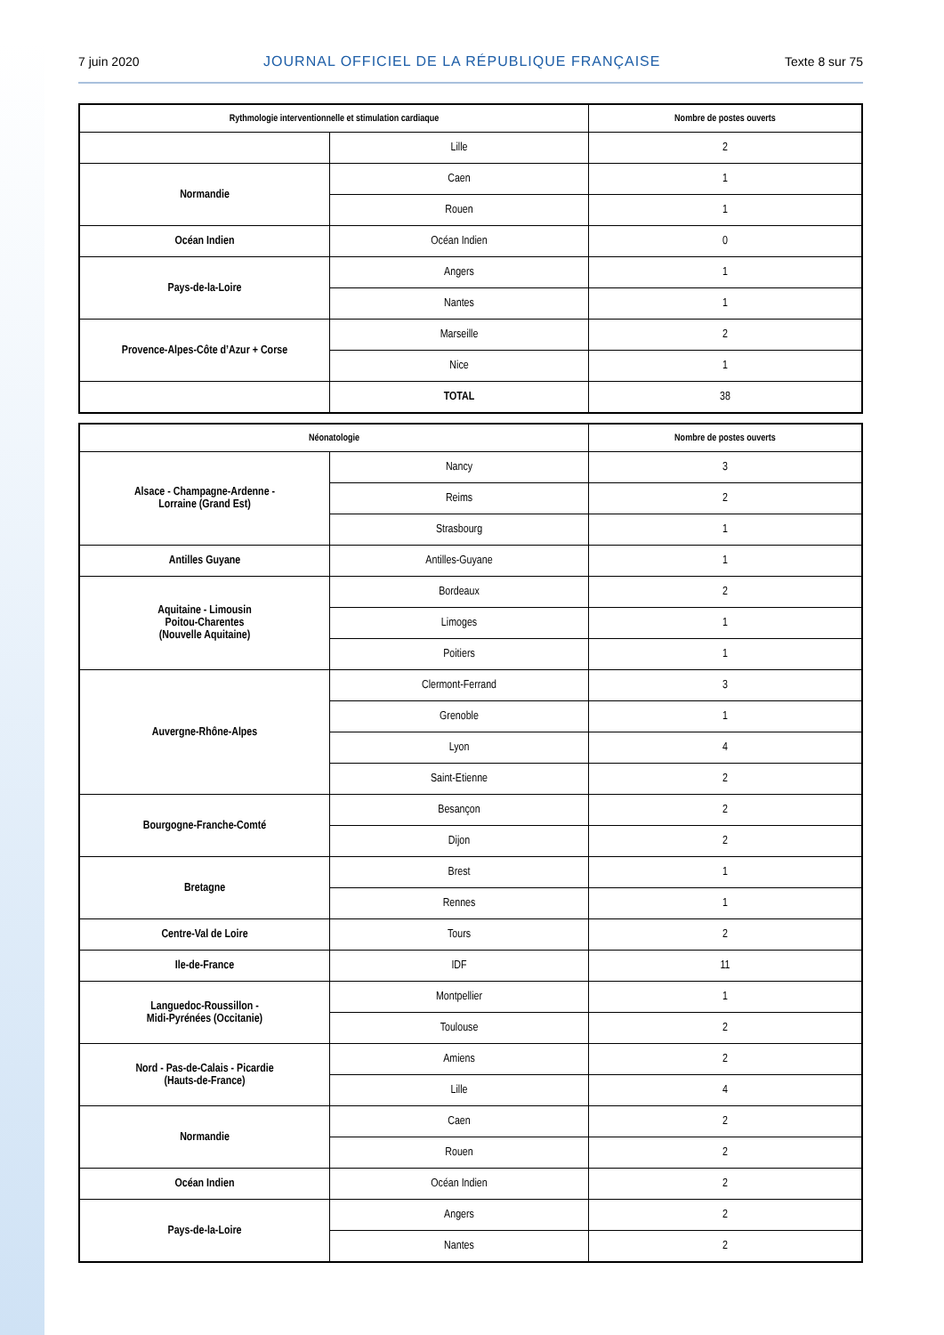7 juin 2020 JOURNAL OFFICIEL DE LA RÉPUBLIQUE FRANÇAISE Texte 8 sur 75
| Rythmologie interventionnelle et stimulation cardiaque | | Nombre de postes ouverts |
| --- | --- | --- |
| | Lille | 2 |
| Normandie | Caen | 1 |
| | Rouen | 1 |
| Océan Indien | Océan Indien | 0 |
| Pays-de-la-Loire | Angers | 1 |
| | Nantes | 1 |
| Provence-Alpes-Côte d’Azur + Corse | Marseille | 2 |
| | Nice | 1 |
| | TOTAL | 38 |
| Néonatologie | | Nombre de postes ouverts |
| --- | --- | --- |
| Alsace - Champagne-Ardenne - Lorraine (Grand Est) | Nancy | 3 |
| | Reims | 2 |
| | Strasbourg | 1 |
| Antilles Guyane | Antilles-Guyane | 1 |
| Aquitaine - Limousin Poitou-Charentes (Nouvelle Aquitaine) | Bordeaux | 2 |
| | Limoges | 1 |
| | Poitiers | 1 |
| Auvergne-Rhône-Alpes | Clermont-Ferrand | 3 |
| | Grenoble | 1 |
| | Lyon | 4 |
| | Saint-Etienne | 2 |
| Bourgogne-Franche-Comté | Besançon | 2 |
| | Dijon | 2 |
| Bretagne | Brest | 1 |
| | Rennes | 1 |
| Centre-Val de Loire | Tours | 2 |
| Ile-de-France | IDF | 11 |
| Languedoc-Roussillon - Midi-Pyrénées (Occitanie) | Montpellier | 1 |
| | Toulouse | 2 |
| Nord - Pas-de-Calais - Picardie (Hauts-de-France) | Amiens | 2 |
| | Lille | 4 |
| Normandie | Caen | 2 |
| | Rouen | 2 |
| Océan Indien | Océan Indien | 2 |
| Pays-de-la-Loire | Angers | 2 |
| | Nantes | 2 |